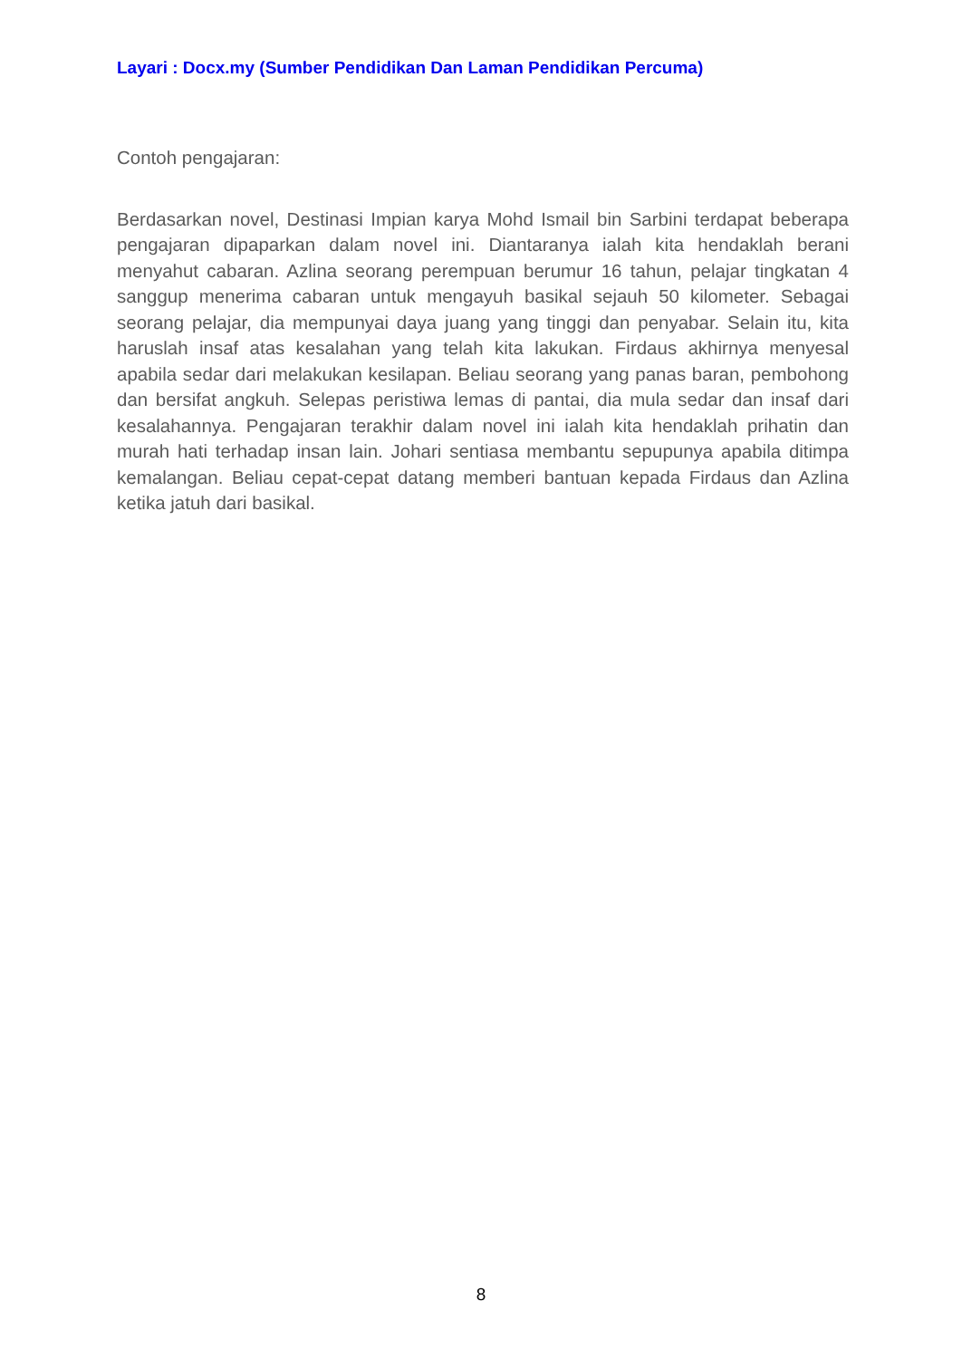Layari : Docx.my (Sumber Pendidikan Dan Laman Pendidikan Percuma)
Contoh pengajaran:
Berdasarkan novel, Destinasi Impian karya Mohd Ismail bin Sarbini terdapat beberapa pengajaran dipaparkan dalam novel ini. Diantaranya ialah kita hendaklah berani menyahut cabaran. Azlina seorang perempuan berumur 16 tahun, pelajar tingkatan 4 sanggup menerima cabaran untuk mengayuh basikal sejauh 50 kilometer. Sebagai seorang pelajar, dia mempunyai daya juang yang tinggi dan penyabar. Selain itu, kita haruslah insaf atas kesalahan yang telah kita lakukan. Firdaus akhirnya menyesal apabila sedar dari melakukan kesilapan. Beliau seorang yang panas baran, pembohong dan bersifat angkuh. Selepas peristiwa lemas di pantai, dia mula sedar dan insaf dari kesalahannya. Pengajaran terakhir dalam novel ini ialah kita hendaklah prihatin dan murah hati terhadap insan lain. Johari sentiasa membantu sepupunya apabila ditimpa kemalangan. Beliau cepat-cepat datang memberi bantuan kepada Firdaus dan Azlina ketika jatuh dari basikal.
8